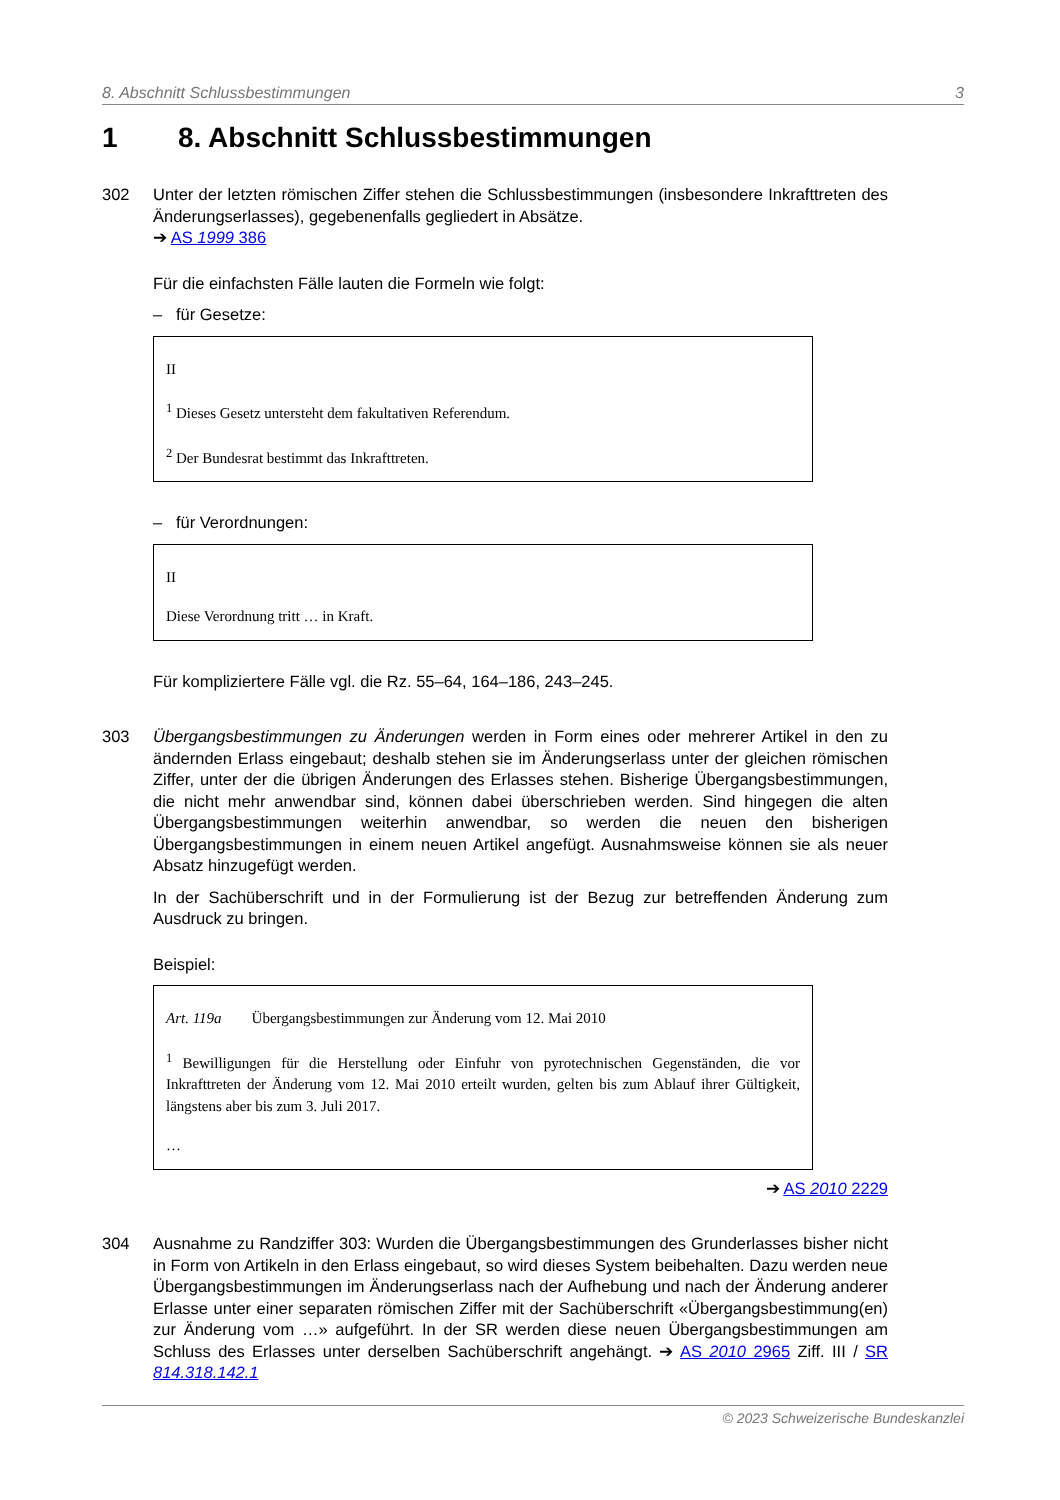8. Abschnitt Schlussbestimmungen 3
1 8. Abschnitt Schlussbestimmungen
302 Unter der letzten römischen Ziffer stehen die Schlussbestimmungen (insbesondere Inkrafttreten des Änderungserlasses), gegebenenfalls gegliedert in Absätze.
➔ AS 1999 386
Für die einfachsten Fälle lauten die Formeln wie folgt:
– für Gesetze:
II
<sup>1</sup> Dieses Gesetz untersteht dem fakultativen Referendum.
<sup>2</sup> Der Bundesrat bestimmt das Inkrafttreten.
– für Verordnungen:
II
Diese Verordnung tritt … in Kraft.
Für kompliziertere Fälle vgl. die Rz. 55–64, 164–186, 243–245.
303 Übergangsbestimmungen zu Änderungen werden in Form eines oder mehrerer Artikel in den zu ändernden Erlass eingebaut; deshalb stehen sie im Änderungserlass unter der gleichen römischen Ziffer, unter der die übrigen Änderungen des Erlasses stehen. Bisherige Übergangsbestimmungen, die nicht mehr anwendbar sind, können dabei überschrieben werden. Sind hingegen die alten Übergangsbestimmungen weiterhin anwendbar, so werden die neuen den bisherigen Übergangsbestimmungen in einem neuen Artikel angefügt. Ausnahmsweise können sie als neuer Absatz hinzugefügt werden.
In der Sachüberschrift und in der Formulierung ist der Bezug zur betreffenden Änderung zum Ausdruck zu bringen.
Beispiel:
Art. 119a Übergangsbestimmungen zur Änderung vom 12. Mai 2010
<sup>1</sup> Bewilligungen für die Herstellung oder Einfuhr von pyrotechnischen Gegenständen, die vor Inkrafttreten der Änderung vom 12. Mai 2010 erteilt wurden, gelten bis zum Ablauf ihrer Gültigkeit, längstens aber bis zum 3. Juli 2017.
…
➔ AS 2010 2229
304 Ausnahme zu Randziffer 303: Wurden die Übergangsbestimmungen des Grunderlasses bisher nicht in Form von Artikeln in den Erlass eingebaut, so wird dieses System beibehalten. Dazu werden neue Übergangsbestimmungen im Änderungserlass nach der Aufhebung und nach der Änderung anderer Erlasse unter einer separaten römischen Ziffer mit der Sachüberschrift «Übergangsbestimmung(en) zur Änderung vom …» aufgeführt. In der SR werden diese neuen Übergangsbestimmungen am Schluss des Erlasses unter derselben Sachüberschrift angehängt. ➔ AS 2010 2965 Ziff. III / SR 814.318.142.1
© 2023 Schweizerische Bundeskanzlei